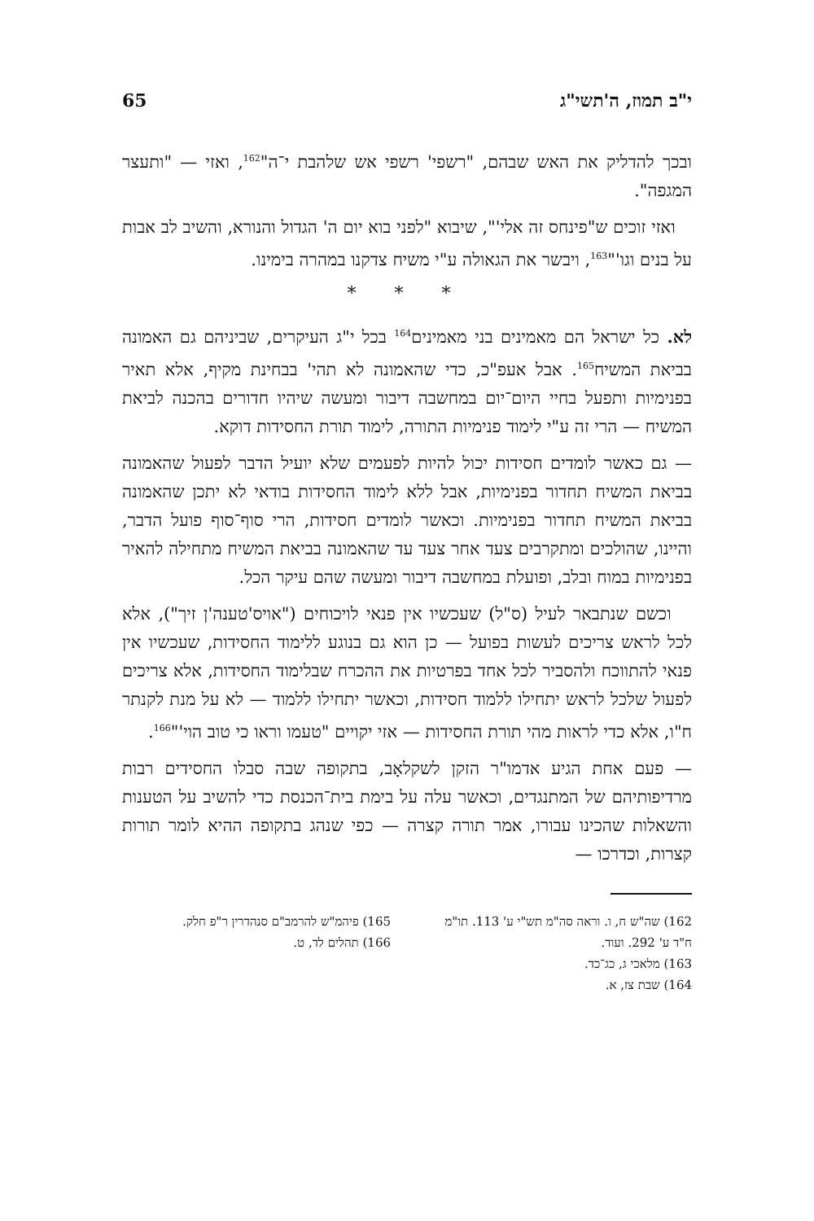י"ב תמוז, ה'תשי"ג 65
ובכך להדליק את האש שבהם, "רשפי' רשפי אש שלהבת י־ה"<sup>162</sup>, ואזי — "ותעצר המגפה".
ואזי זוכים ש"פינחס זה אלי'", שיבוא "לפני בוא יום ה' הגדול והנורא, והשיב לב אבות על בנים וגו'"<sup>163</sup>, ויבשר את הגאולה ע"י משיח צדקנו במהרה בימינו.
* * *
לא. כל ישראל הם מאמינים בני מאמינים<sup>164</sup> בכל י"ג העיקרים, שביניהם גם האמונה בביאת המשיח<sup>165</sup>. אבל אעפ"כ, כדי שהאמונה לא תהי' בבחינת מקיף, אלא תאיר בפנימיות ותפעל בחיי היום־יום במחשבה דיבור ומעשה שיהיו חדורים בהכנה לביאת המשיח — הרי זה ע"י לימוד פנימיות התורה, לימוד תורת החסידות דוקא.
— גם כאשר לומדים חסידות יכול להיות לפעמים שלא יועיל הדבר לפעול שהאמונה בביאת המשיח תחדור בפנימיות, אבל ללא לימוד החסידות בודאי לא יתכן שהאמונה בביאת המשיח תחדור בפנימיות. וכאשר לומדים חסידות, הרי סוף־סוף פועל הדבר, והיינו, שהולכים ומתקרבים צעד אחר צעד עד שהאמונה בביאת המשיח מתחילה להאיר בפנימיות במוח ובלב, ופועלת במחשבה דיבור ומעשה שהם עיקר הכל.
וכשם שנתבאר לעיל (ס"ל) שעכשיו אין פנאי לויכוחים ("אויס'טענה'ן זיך"), אלא לכל לראש צריכים לעשות בפועל — כן הוא גם בנוגע ללימוד החסידות, שעכשיו אין פנאי להתווכח ולהסביר לכל אחד בפרטיות את ההכרח שבלימוד החסידות, אלא צריכים לפעול שלכל לראש יתחילו ללמוד חסידות, וכאשר יתחילו ללמוד — לא על מנת לקנתר ח"ו, אלא כדי לראות מהי תורת החסידות — אזי יקויים "טעמו וראו כי טוב הוי'"<sup>166</sup>.
— פעם אחת הגיע אדמו"ר הזקן לשקלאָב, בתקופה שבה סבלו החסידים רבות מרדיפותיהם של המתנגדים, וכאשר עלה על בימת בית־הכנסת כדי להשיב על הטענות והשאלות שהכינו עבורו, אמר תורה קצרה — כפי שנהג בתקופה ההיא לומר תורות קצרות, וכדרכו —
162) שה"ש ח, ו. וראה סה"מ תש"י ע' 113. תו"מ ח"ד ע' 292. ועוד.
163) מלאכי ג, כג־כד.
164) שבת צז, א.
165) פיהמ"ש להרמב"ם סנהדרין ר"פ חלק.
166) תהלים לד, ט.